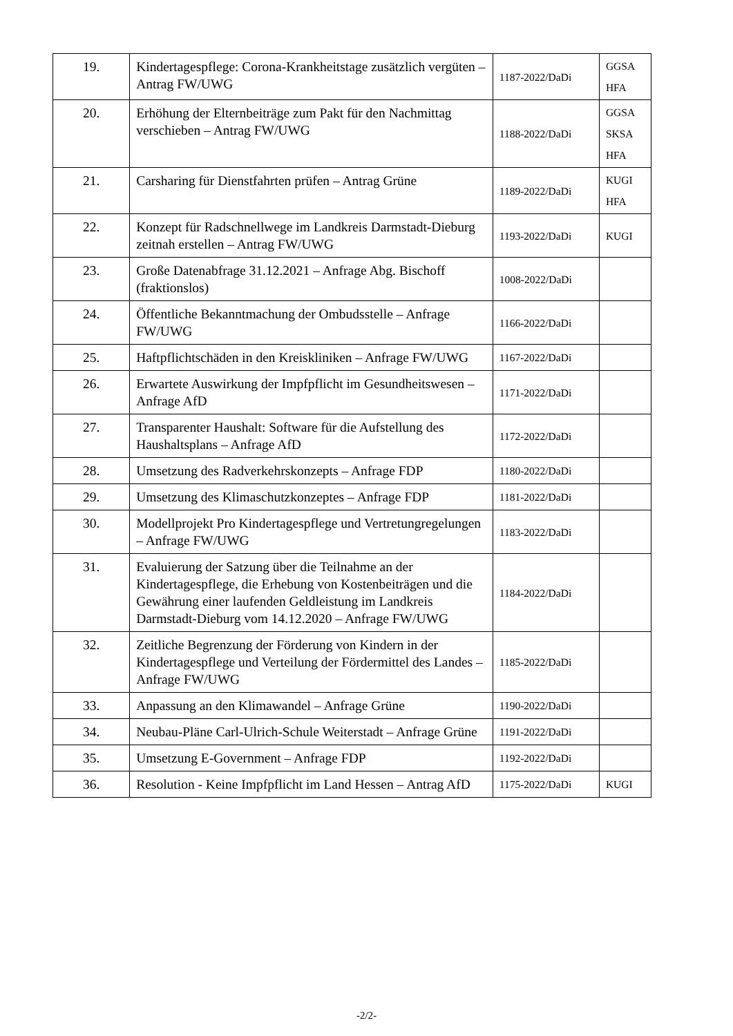| 19. | Kindertagespflege: Corona-Krankheitstage zusätzlich vergüten – Antrag FW/UWG | 1187-2022/DaDi | GGSA HFA |
| 20. | Erhöhung der Elternbeiträge zum Pakt für den Nachmittag verschieben – Antrag FW/UWG | 1188-2022/DaDi | GGSA SKSA HFA |
| 21. | Carsharing für Dienstfahrten prüfen – Antrag Grüne | 1189-2022/DaDi | KUGI HFA |
| 22. | Konzept für Radschnellwege im Landkreis Darmstadt-Dieburg zeitnah erstellen – Antrag FW/UWG | 1193-2022/DaDi | KUGI |
| 23. | Große Datenabfrage 31.12.2021 – Anfrage Abg. Bischoff (fraktionslos) | 1008-2022/DaDi | |
| 24. | Öffentliche Bekanntmachung der Ombudsstelle – Anfrage FW/UWG | 1166-2022/DaDi | |
| 25. | Haftpflichtschäden in den Kreiskliniken – Anfrage FW/UWG | 1167-2022/DaDi | |
| 26. | Erwartete Auswirkung der Impfpflicht im Gesundheitswesen – Anfrage AfD | 1171-2022/DaDi | |
| 27. | Transparenter Haushalt: Software für die Aufstellung des Haushaltsplans – Anfrage AfD | 1172-2022/DaDi | |
| 28. | Umsetzung des Radverkehrskonzepts – Anfrage FDP | 1180-2022/DaDi | |
| 29. | Umsetzung des Klimaschutzkonzeptes – Anfrage FDP | 1181-2022/DaDi | |
| 30. | Modellprojekt Pro Kindertagespflege und Vertretungregelungen – Anfrage FW/UWG | 1183-2022/DaDi | |
| 31. | Evaluierung der Satzung über die Teilnahme an der Kindertagespflege, die Erhebung von Kostenbeiträgen und die Gewährung einer laufenden Geldleistung im Landkreis Darmstadt-Dieburg vom 14.12.2020 – Anfrage FW/UWG | 1184-2022/DaDi | |
| 32. | Zeitliche Begrenzung der Förderung von Kindern in der Kindertagespflege und Verteilung der Fördermittel des Landes – Anfrage FW/UWG | 1185-2022/DaDi | |
| 33. | Anpassung an den Klimawandel – Anfrage Grüne | 1190-2022/DaDi | |
| 34. | Neubau-Pläne Carl-Ulrich-Schule Weiterstadt – Anfrage Grüne | 1191-2022/DaDi | |
| 35. | Umsetzung E-Government – Anfrage FDP | 1192-2022/DaDi | |
| 36. | Resolution - Keine Impfpflicht im Land Hessen – Antrag AfD | 1175-2022/DaDi | KUGI |
-2/2-